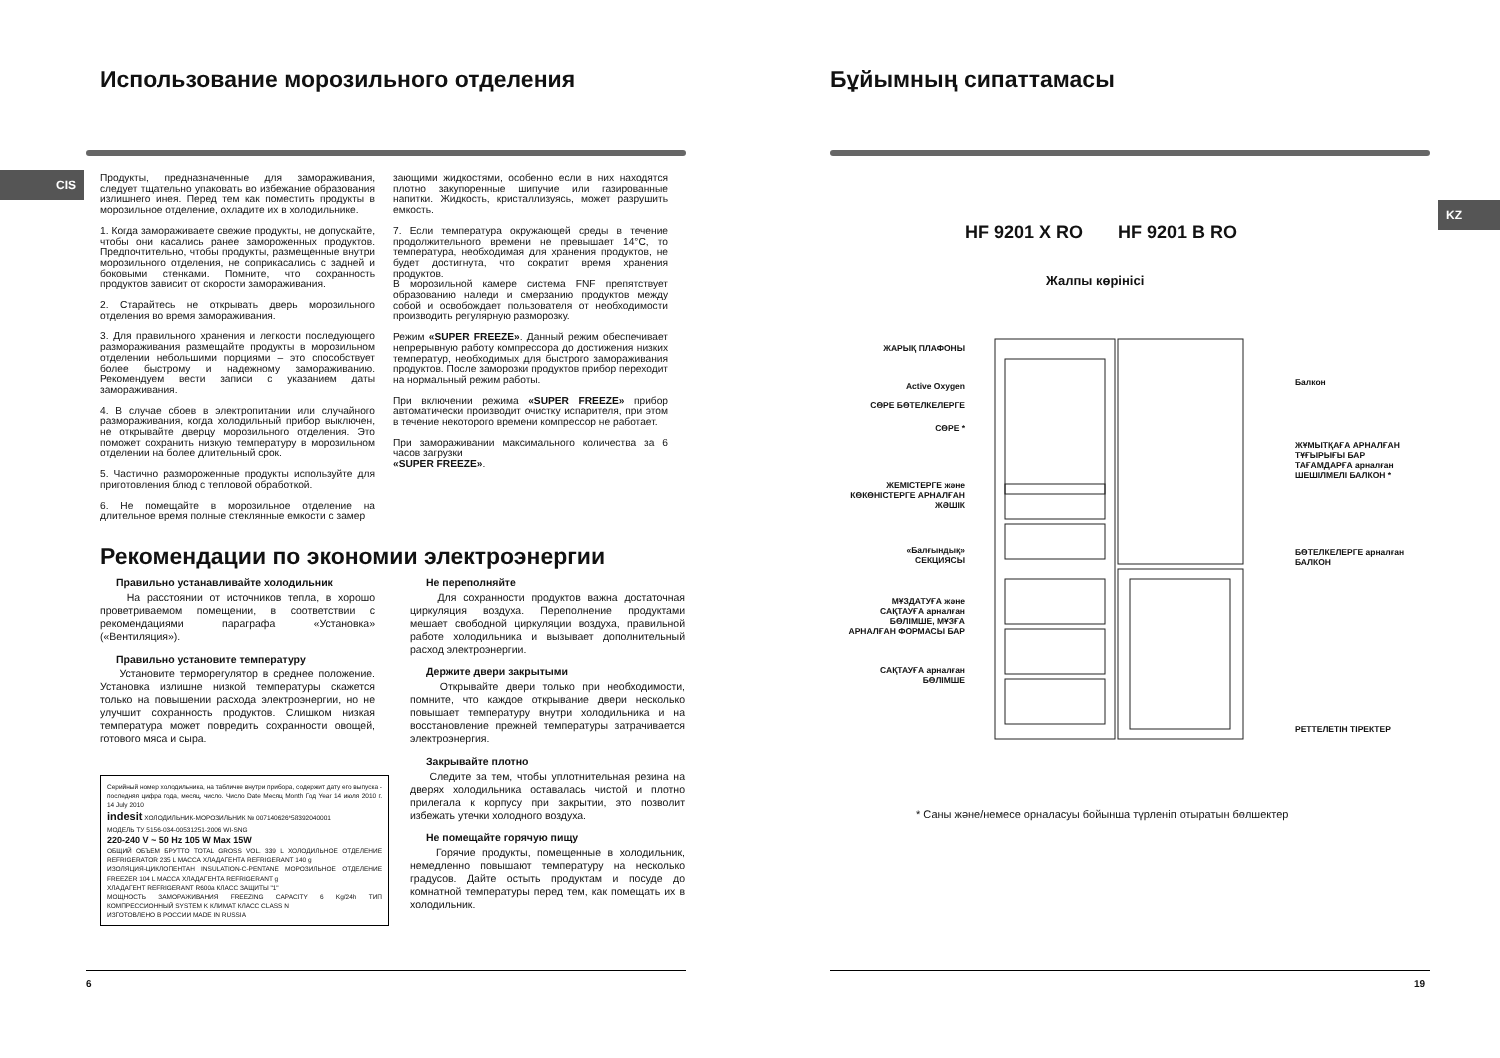Использование морозильного отделения
CIS
Продукты, предназначенные для замораживания, следует тщательно упаковать во избежание образования излишнего инея. Перед тем как поместить продукты в морозильное отделение, охладите их в холодильнике.
1. Когда замораживаете свежие продукты, не допускайте, чтобы они касались ранее замороженных продуктов. Предпочтительно, чтобы продукты, размещенные внутри морозильного отделения, не соприкасались с задней и боковыми стенками. Помните, что сохранность продуктов зависит от скорости замораживания.
2. Старайтесь не открывать дверь морозильного отделения во время замораживания.
3. Для правильного хранения и легкости последующего размораживания размещайте продукты в морозильном отделении небольшими порциями – это способствует более быстрому и надежному замораживанию. Рекомендуем вести записи с указанием даты замораживания.
4. В случае сбоев в электропитании или случайного размораживания, когда холодильный прибор выключен, не открывайте дверцу морозильного отделения. Это поможет сохранить низкую температуру в морозильном отделении на более длительный срок.
5. Частично размороженные продукты используйте для приготовления блюд с тепловой обработкой.
6. Не помещайте в морозильное отделение на длительное время полные стеклянные емкости с замер
зающими жидкостями, особенно если в них находятся плотно закупоренные шипучие или газированные напитки. Жидкость, кристаллизуясь, может разрушить емкость.
7. Если температура окружающей среды в течение продолжительного времени не превышает 14°С, то температура, необходимая для хранения продуктов, не будет достигнута, что сократит время хранения продуктов.
В морозильной камере система FNF препятствует образованию наледи и смерзанию продуктов между собой и освобождает пользователя от необходимости производить регулярную разморозку.
Режим «SUPER FREEZE». Данный режим обеспечивает непрерывную работу компрессора до достижения низких температур, необходимых для быстрого замораживания продуктов. После заморозки продуктов прибор переходит на нормальный режим работы.
При включении режима «SUPER FREEZE» прибор автоматически производит очистку испарителя, при этом в течение некоторого времени компрессор не работает.
При замораживании максимального количества за 6 часов загрузки
«SUPER FREEZE».
Рекомендации по экономии электроэнергии
Правильно устанавливайте холодильник
На расстоянии от источников тепла, в хорошо проветриваемом помещении, в соответствии с рекомендациями параграфа «Установка» («Вентиляция»).
Правильно установите температуру
Установите терморегулятор в среднее положение. Установка излишне низкой температуры скажется только на повышении расхода электроэнергии, но не улучшит сохранность продуктов. Слишком низкая температура может повредить сохранности овощей, готового мяса и сыра.
Серийный номер холодильника, на табличке внутри прибора, содержит дату его выпуска - последняя цифра года, месяц, число. Число Date Месяц Month Год Year 14 июля 2010 г. 14 July 2010
indesit ХОЛОДИЛЬНИК-МОРОЗИЛЬНИК № 007140626*58392040001
МОДЕЛЬ ТУ 5156-034-00531251-2006 WI-SNG
220-240 V ~ 50 Hz 105 W Max 15W
ОБЩИЙ ОБЪЕМ БРУТТО TOTAL GROSS VOL. 339 L ХОЛОДИЛЬНОЕ ОТДЕЛЕНИЕ REFRIGERATOR 235 L МАССА ХЛАДАГЕНТА REFRIGERANT 140 g
ИЗОЛЯЦИЯ-ЦИКЛОПЕНТАН INSULATION-C-PENTANE МОРОЗИЛЬНОЕ ОТДЕЛЕНИЕ FREEZER 104 L МАССА ХЛАДАГЕНТА REFRIGERANT g
ХЛАДАГЕНТ REFRIGERANT R600a КЛАСС ЗАЩИТЫ "1"
МОЩНОСТЬ ЗАМОРАЖИВАНИЯ FREEZING CAPACITY 6 Kg/24h ТИП КОМПРЕССИОННЫЙ SYSTEM K КЛИМАТ КЛАСС CLASS N
ИЗГОТОВЛЕНО В РОССИИ MADE IN RUSSIA
Не переполняйте
Для сохранности продуктов важна достаточная циркуляция воздуха. Переполнение продуктами мешает свободной циркуляции воздуха, правильной работе холодильника и вызывает дополнительный расход электроэнергии.
Держите двери закрытыми
Открывайте двери только при необходимости, помните, что каждое открывание двери несколько повышает температуру внутри холодильника и на восстановление прежней температуры затрачивается электроэнергия.
Закрывайте плотно
Следите за тем, чтобы уплотнительная резина на дверях холодильника оставалась чистой и плотно прилегала к корпусу при закрытии, это позволит избежать утечки холодного воздуха.
Не помещайте горячую пищу
Горячие продукты, помещенные в холодильник, немедленно повышают температуру на несколько градусов. Дайте остыть продуктам и посуде до комнатной температуры перед тем, как помещать их в холодильник.
6
Бұйымның сипаттамасы
KZ
HF 9201 X RO HF 9201 B RO
Жалпы көрінісі
ЖАРЫҚ ПЛАФОНЫ
Active Oxygen
СӨРЕ БӨТЕЛКЕЛЕРГЕ
СӨРЕ *
ЖЕМІСТЕРГЕ және
КӨКӨНІСТЕРГЕ АРНАЛҒАН
ЖӘШІК
«Балғындық»
СЕКЦИЯСЫ
МҰЗДАТУҒА және
САҚТАУҒА арналған
БӨЛІМШЕ, МҰЗҒА
АРНАЛҒАН ФОРМАСЫ БАР
САҚТАУҒА арналған
БӨЛІМШЕ
Балкон
ЖҰМЫТҚАҒА АРНАЛҒАН
ТҰҒЫРЫҒЫ БАР
ТАҒАМДАРҒА арналған
ШЕШІЛМЕЛІ БАЛКОН *
БӨТЕЛКЕЛЕРГЕ арналған
БАЛКОН
РЕТТЕЛЕТІН ТІРЕКТЕР
* Саны және/немесе орналасуы бойынша түрленіп отыратын бөлшектер
19